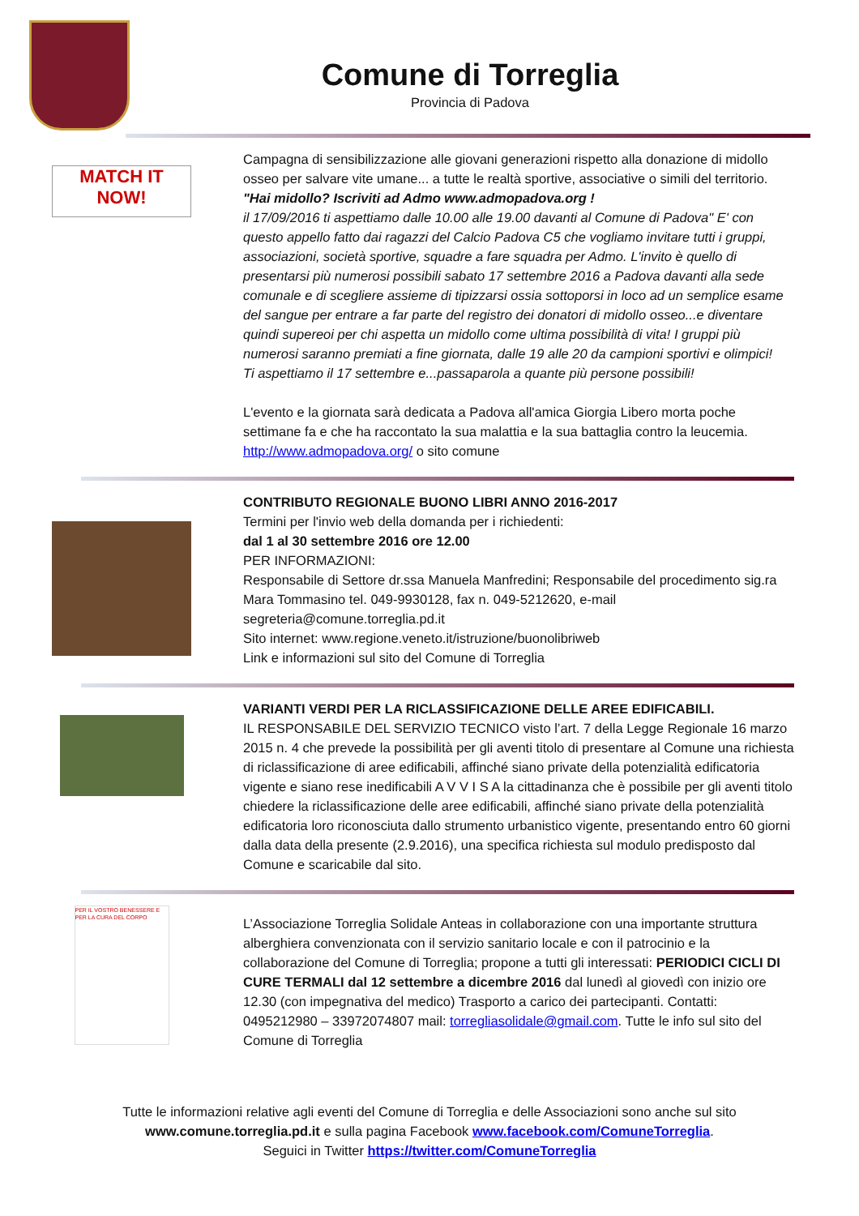Comune di Torreglia
Provincia di Padova
MATCH IT NOW!
Campagna di sensibilizzazione alle giovani generazioni rispetto alla donazione di midollo osseo per salvare vite umane... a tutte le realtà sportive, associative o simili del territorio.
"Hai midollo? Iscriviti ad Admo www.admopadova.org !
il 17/09/2016 ti aspettiamo dalle 10.00 alle 19.00 davanti al Comune di Padova" E' con questo appello fatto dai ragazzi del Calcio Padova C5 che vogliamo invitare tutti i gruppi, associazioni, società sportive, squadre a fare squadra per Admo. L'invito è quello di presentarsi più numerosi possibili sabato 17 settembre 2016 a Padova davanti alla sede comunale e di scegliere assieme di tipizzarsi ossia sottoporsi in loco ad un semplice esame del sangue per entrare a far parte del registro dei donatori di midollo osseo...e diventare quindi supereoi per chi aspetta un midollo come ultima possibilità di vita! I gruppi più numerosi saranno premiati a fine giornata, dalle 19 alle 20 da campioni sportivi e olimpici!
Ti aspettiamo il 17 settembre e...passaparola a quante più persone possibili!
L'evento e la giornata sarà dedicata a Padova all'amica Giorgia Libero morta poche settimane fa e che ha raccontato la sua malattia e la sua battaglia contro la leucemia. http://www.admopadova.org/ o sito comune
CONTRIBUTO REGIONALE BUONO LIBRI ANNO 2016-2017
Termini per l'invio web della domanda per i richiedenti:
dal 1 al 30 settembre 2016 ore 12.00
PER INFORMAZIONI:
Responsabile di Settore dr.ssa Manuela Manfredini; Responsabile del procedimento sig.ra Mara Tommasino tel. 049-9930128, fax n. 049-5212620, e-mail segreteria@comune.torreglia.pd.it
Sito internet: www.regione.veneto.it/istruzione/buonolibriweb
Link e informazioni sul sito del Comune di Torreglia
VARIANTI VERDI PER LA RICLASSIFICAZIONE DELLE AREE EDIFICABILI.
IL RESPONSABILE DEL SERVIZIO TECNICO visto l’art. 7 della Legge Regionale 16 marzo 2015 n. 4 che prevede la possibilità per gli aventi titolo di presentare al Comune una richiesta di riclassificazione di aree edificabili, affinché siano private della potenzialità edificatoria vigente e siano rese inedificabili A V V I S A la cittadinanza che è possibile per gli aventi titolo chiedere la riclassificazione delle aree edificabili, affinché siano private della potenzialità edificatoria loro riconosciuta dallo strumento urbanistico vigente, presentando entro 60 giorni dalla data della presente (2.9.2016), una specifica richiesta sul modulo predisposto dal Comune e scaricabile dal sito.
PER IL VOSTRO BENESSERE E PER LA CURA DEL CORPO
L’Associazione Torreglia Solidale Anteas in collaborazione con una importante struttura alberghiera convenzionata con il servizio sanitario locale e con il patrocinio e la collaborazione del Comune di Torreglia; propone a tutti gli interessati: PERIODICI CICLI DI CURE TERMALI dal 12 settembre a dicembre 2016 dal lunedì al giovedì con inizio ore 12.30 (con impegnativa del medico) Trasporto a carico dei partecipanti. Contatti: 0495212980 – 33972074807 mail: torregliasolidale@gmail.com. Tutte le info sul sito del Comune di Torreglia
Tutte le informazioni relative agli eventi del Comune di Torreglia e delle Associazioni sono anche sul sito
www.comune.torreglia.pd.it e sulla pagina Facebook www.facebook.com/ComuneTorreglia.
Seguici in Twitter https://twitter.com/ComuneTorreglia